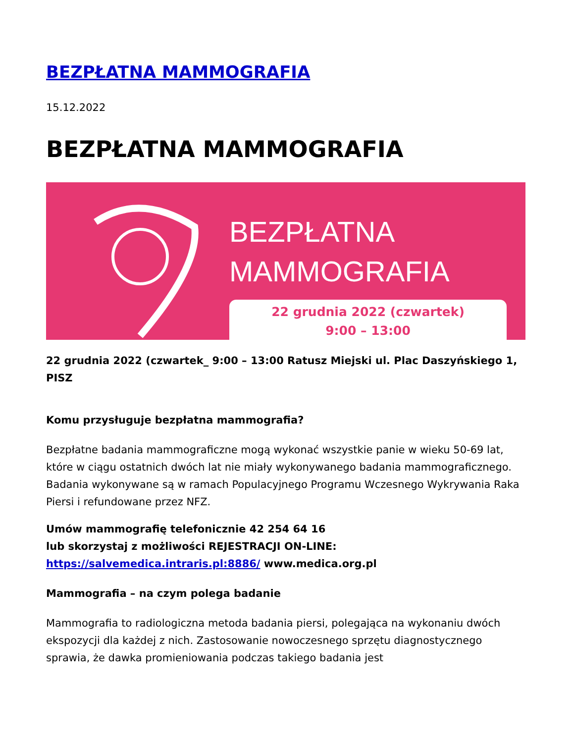BEZPŁATNA MAMMOGRAFIA
15.12.2022
BEZPŁATNA MAMMOGRAFIA
BEZPŁATNA
MAMMOGRAFIA
22 grudnia 2022 (czwartek)
9:00 – 13:00
22 grudnia 2022 (czwartek_ 9:00 – 13:00 Ratusz Miejski ul. Plac Daszyńskiego 1, PISZ
Komu przysługuje bezpłatna mammografia?
Bezpłatne badania mammograficzne mogą wykonać wszystkie panie w wieku 50-69 lat, które w ciągu ostatnich dwóch lat nie miały wykonywanego badania mammograficznego. Badania wykonywane są w ramach Populacyjnego Programu Wczesnego Wykrywania Raka Piersi i refundowane przez NFZ.
Umów mammografię telefonicznie 42 254 64 16
lub skorzystaj z możliwości REJESTRACJI ON-LINE:
https://salvemedica.intraris.pl:8886/ www.medica.org.pl
Mammografia – na czym polega badanie
Mammografia to radiologiczna metoda badania piersi, polegająca na wykonaniu dwóch ekspozycji dla każdej z nich. Zastosowanie nowoczesnego sprzętu diagnostycznego sprawia, że dawka promieniowania podczas takiego badania jest